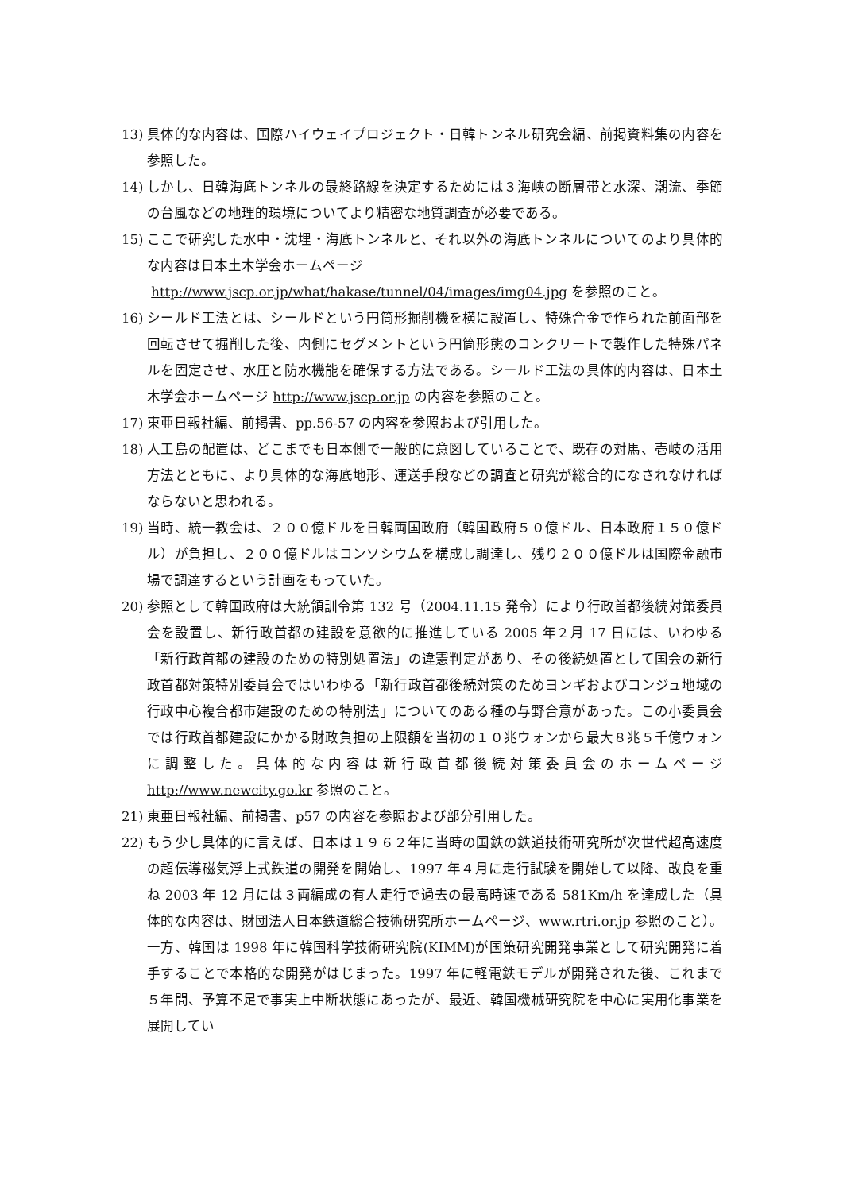13) 具体的な内容は、国際ハイウェイプロジェクト・日韓トンネル研究会編、前掲資料集の内容を参照した。
14) しかし、日韓海底トンネルの最終路線を決定するためには３海峡の断層帯と水深、潮流、季節の台風などの地理的環境についてより精密な地質調査が必要である。
15) ここで研究した水中・沈埋・海底トンネルと、それ以外の海底トンネルについてのより具体的な内容は日本土木学会ホームページ
http://www.jscp.or.jp/what/hakase/tunnel/04/images/img04.jpg を参照のこと。
16) シールド工法とは、シールドという円筒形掘削機を横に設置し、特殊合金で作られた前面部を回転させて掘削した後、内側にセグメントという円筒形態のコンクリートで製作した特殊パネルを固定させ、水圧と防水機能を確保する方法である。シールド工法の具体的内容は、日本土木学会ホームページ http://www.jscp.or.jp の内容を参照のこと。
17) 東亜日報社編、前掲書、pp.56-57 の内容を参照および引用した。
18) 人工島の配置は、どこまでも日本側で一般的に意図していることで、既存の対馬、壱岐の活用方法とともに、より具体的な海底地形、運送手段などの調査と研究が総合的になされなければならないと思われる。
19) 当時、統一教会は、２００億ドルを日韓両国政府（韓国政府５０億ドル、日本政府１５０億ドル）が負担し、２００億ドルはコンソシウムを構成し調達し、残り２００億ドルは国際金融市場で調達するという計画をもっていた。
20) 参照として韓国政府は大統領訓令第 132 号（2004.11.15 発令）により行政首都後続対策委員会を設置し、新行政首都の建設を意欲的に推進している 2005 年２月 17 日には、いわゆる「新行政首都の建設のための特別処置法」の違憲判定があり、その後続処置として国会の新行政首都対策特別委員会ではいわゆる「新行政首都後続対策のためヨンギおよびコンジュ地域の行政中心複合都市建設のための特別法」についてのある種の与野合意があった。この小委員会では行政首都建設にかかる財政負担の上限額を当初の１０兆ウォンから最大８兆５千億ウォンに調整した。具体的な内容は新行政首都後続対策委員会のホームページ http://www.newcity.go.kr 参照のこと。
21) 東亜日報社編、前掲書、p57 の内容を参照および部分引用した。
22) もう少し具体的に言えば、日本は１９６２年に当時の国鉄の鉄道技術研究所が次世代超高速度の超伝導磁気浮上式鉄道の開発を開始し、1997 年４月に走行試験を開始して以降、改良を重ね 2003 年 12 月には３両編成の有人走行で過去の最高時速である 581Km/h を達成した（具体的な内容は、財団法人日本鉄道総合技術研究所ホームページ、www.rtri.or.jp 参照のこと）。一方、韓国は 1998 年に韓国科学技術研究院(KIMM)が国策研究開発事業として研究開発に着手することで本格的な開発がはじまった。1997 年に軽電鉄モデルが開発された後、これまで５年間、予算不足で事実上中断状態にあったが、最近、韓国機械研究院を中心に実用化事業を展開してい